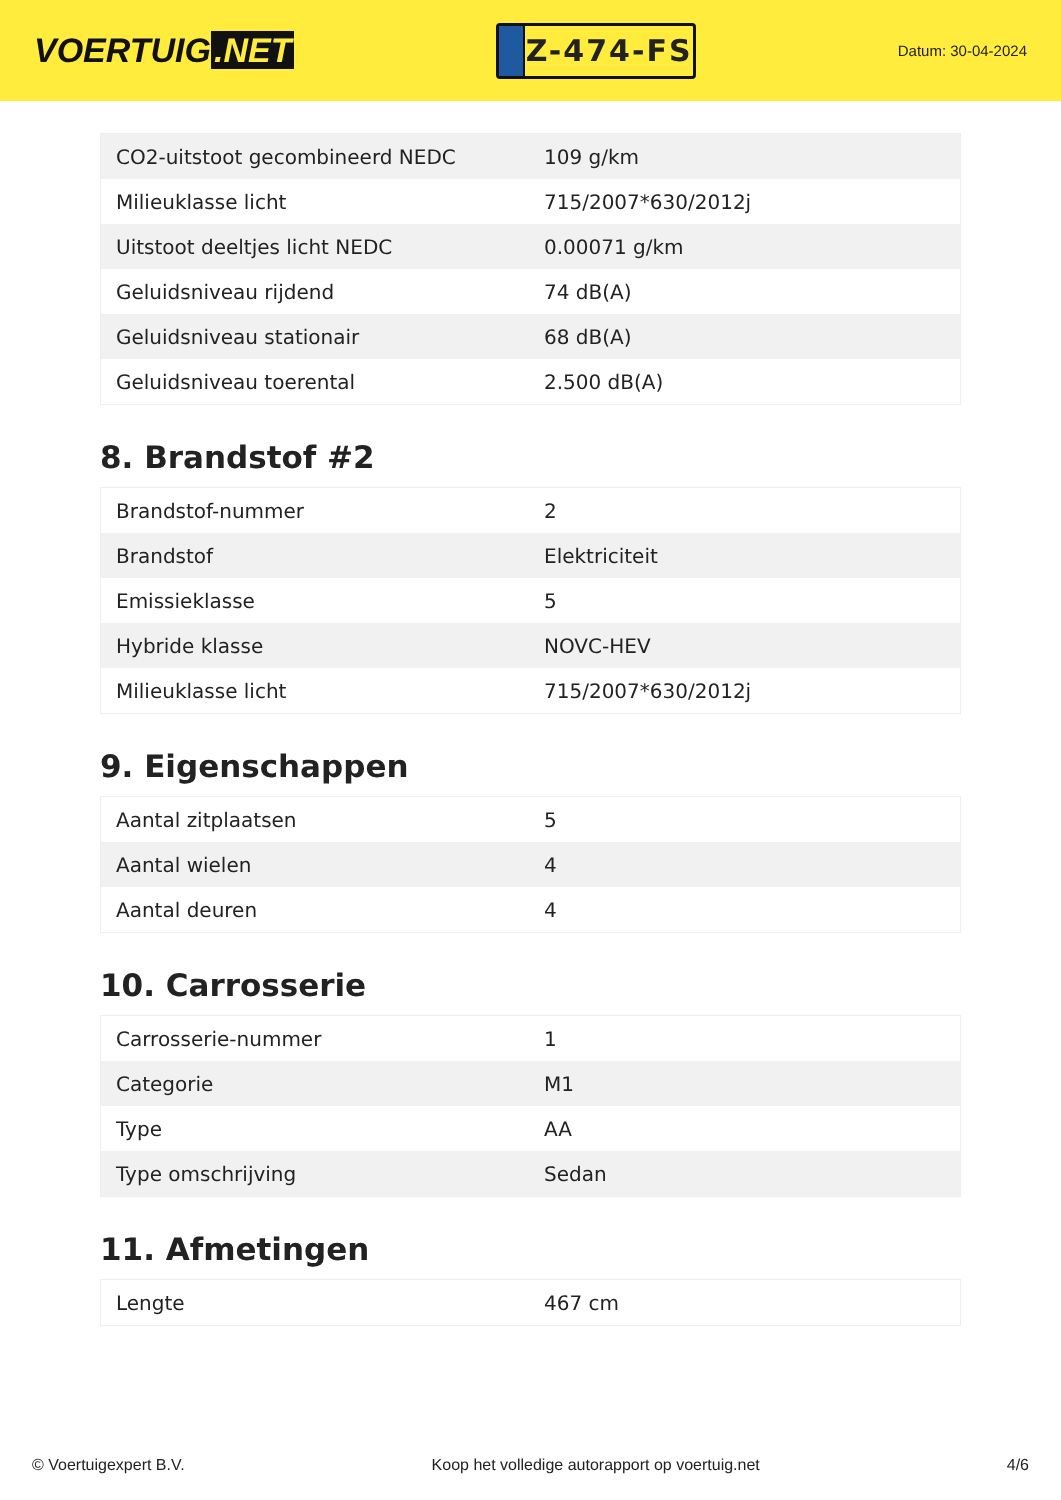VOERTUIG.NET
Z-474-FS
Datum: 30-04-2024
| CO2-uitstoot gecombineerd NEDC | 109 g/km |
| Milieuklasse licht | 715/2007*630/2012j |
| Uitstoot deeltjes licht NEDC | 0.00071 g/km |
| Geluidsniveau rijdend | 74 dB(A) |
| Geluidsniveau stationair | 68 dB(A) |
| Geluidsniveau toerental | 2.500 dB(A) |
8. Brandstof #2
| Brandstof-nummer | 2 |
| Brandstof | Elektriciteit |
| Emissieklasse | 5 |
| Hybride klasse | NOVC-HEV |
| Milieuklasse licht | 715/2007*630/2012j |
9. Eigenschappen
| Aantal zitplaatsen | 5 |
| Aantal wielen | 4 |
| Aantal deuren | 4 |
10. Carrosserie
| Carrosserie-nummer | 1 |
| Categorie | M1 |
| Type | AA |
| Type omschrijving | Sedan |
11. Afmetingen
| Lengte | 467 cm |
© Voertuigexpert B.V. Koop het volledige autorapport op voertuig.net 4/6